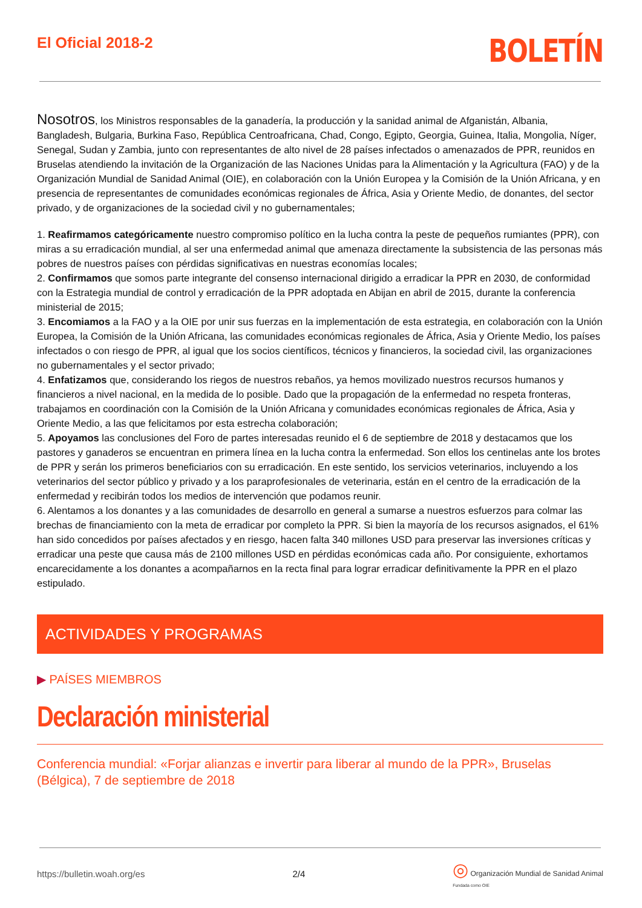El Oficial 2018-2
BOLETÍN
Nosotros, los Ministros responsables de la ganadería, la producción y la sanidad animal de Afganistán, Albania, Bangladesh, Bulgaria, Burkina Faso, República Centroafricana, Chad, Congo, Egipto, Georgia, Guinea, Italia, Mongolia, Níger, Senegal, Sudan y Zambia, junto con representantes de alto nivel de 28 países infectados o amenazados de PPR, reunidos en Bruselas atendiendo la invitación de la Organización de las Naciones Unidas para la Alimentación y la Agricultura (FAO) y de la Organización Mundial de Sanidad Animal (OIE), en colaboración con la Unión Europea y la Comisión de la Unión Africana, y en presencia de representantes de comunidades económicas regionales de África, Asia y Oriente Medio, de donantes, del sector privado, y de organizaciones de la sociedad civil y no gubernamentales;
1. Reafirmamos categóricamente nuestro compromiso político en la lucha contra la peste de pequeños rumiantes (PPR), con miras a su erradicación mundial, al ser una enfermedad animal que amenaza directamente la subsistencia de las personas más pobres de nuestros países con pérdidas significativas en nuestras economías locales;
2. Confirmamos que somos parte integrante del consenso internacional dirigido a erradicar la PPR en 2030, de conformidad con la Estrategia mundial de control y erradicación de la PPR adoptada en Abijan en abril de 2015, durante la conferencia ministerial de 2015;
3. Encomiamos a la FAO y a la OIE por unir sus fuerzas en la implementación de esta estrategia, en colaboración con la Unión Europea, la Comisión de la Unión Africana, las comunidades económicas regionales de África, Asia y Oriente Medio, los países infectados o con riesgo de PPR, al igual que los socios científicos, técnicos y financieros, la sociedad civil, las organizaciones no gubernamentales y el sector privado;
4. Enfatizamos que, considerando los riegos de nuestros rebaños, ya hemos movilizado nuestros recursos humanos y financieros a nivel nacional, en la medida de lo posible. Dado que la propagación de la enfermedad no respeta fronteras, trabajamos en coordinación con la Comisión de la Unión Africana y comunidades económicas regionales de África, Asia y Oriente Medio, a las que felicitamos por esta estrecha colaboración;
5. Apoyamos las conclusiones del Foro de partes interesadas reunido el 6 de septiembre de 2018 y destacamos que los pastores y ganaderos se encuentran en primera línea en la lucha contra la enfermedad. Son ellos los centinelas ante los brotes de PPR y serán los primeros beneficiarios con su erradicación. En este sentido, los servicios veterinarios, incluyendo a los veterinarios del sector público y privado y a los paraprofesionales de veterinaria, están en el centro de la erradicación de la enfermedad y recibirán todos los medios de intervención que podamos reunir.
6. Alentamos a los donantes y a las comunidades de desarrollo en general a sumarse a nuestros esfuerzos para colmar las brechas de financiamiento con la meta de erradicar por completo la PPR. Si bien la mayoría de los recursos asignados, el 61% han sido concedidos por países afectados y en riesgo, hacen falta 340 millones USD para preservar las inversiones críticas y erradicar una peste que causa más de 2100 millones USD en pérdidas económicas cada año. Por consiguiente, exhortamos encarecidamente a los donantes a acompañarnos en la recta final para lograr erradicar definitivamente la PPR en el plazo estipulado.
ACTIVIDADES Y PROGRAMAS
▶ PAÍSES MIEMBROS
Declaración ministerial
Conferencia mundial: «Forjar alianzas e invertir para liberar al mundo de la PPR», Bruselas (Bélgica), 7 de septiembre de 2018
https://bulletin.woah.org/es 2/4 ◎ Organización Mundial de Sanidad Animal
Fundada como OIE